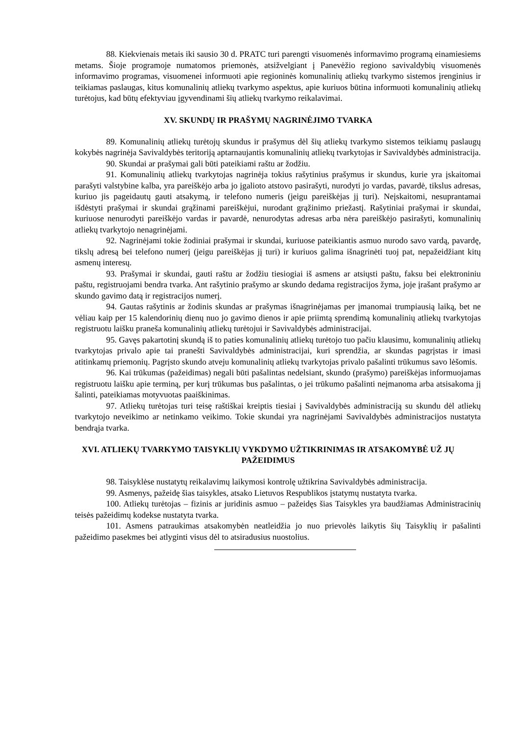88. Kiekvienais metais iki sausio 30 d. PRATC turi parengti visuomenės informavimo programą einamiesiems metams. Šioje programoje numatomos priemonės, atsižvelgiant į Panevėžio regiono savivaldybių visuomenės informavimo programas, visuomenei informuoti apie regioninės komunalinių atliekų tvarkymo sistemos įrenginius ir teikiamas paslaugas, kitus komunalinių atliekų tvarkymo aspektus, apie kuriuos būtina informuoti komunalinių atliekų turėtojus, kad būtų efektyviau įgyvendinami šių atliekų tvarkymo reikalavimai.
XV. SKUNDŲ IR PRAŠYMŲ NAGRINĖJIMO TVARKA
89. Komunalinių atliekų turėtojų skundus ir prašymus dėl šių atliekų tvarkymo sistemos teikiamų paslaugų kokybės nagrinėja Savivaldybės teritoriją aptarnaujantis komunalinių atliekų tvarkytojas ir Savivaldybės administracija.
90. Skundai ar prašymai gali būti pateikiami raštu ar žodžiu.
91. Komunalinių atliekų tvarkytojas nagrinėja tokius rašytinius prašymus ir skundus, kurie yra įskaitomai parašyti valstybine kalba, yra pareiškėjo arba jo įgalioto atstovo pasirašyti, nurodyti jo vardas, pavardė, tikslus adresas, kuriuo jis pageidautų gauti atsakymą, ir telefono numeris (jeigu pareiškėjas jį turi). Neįskaitomi, nesuprantamai išdėstyti prašymai ir skundai grąžinami pareiškėjui, nurodant grąžinimo priežastį. Rašytiniai prašymai ir skundai, kuriuose nenurodyti pareiškėjo vardas ir pavardė, nenurodytas adresas arba nėra pareiškėjo pasirašyti, komunalinių atliekų tvarkytojo nenagrinėjami.
92. Nagrinėjami tokie žodiniai prašymai ir skundai, kuriuose pateikiantis asmuo nurodo savo vardą, pavardę, tikslų adresą bei telefono numerį (jeigu pareiškėjas jį turi) ir kuriuos galima išnagrinėti tuoj pat, nepažeidžiant kitų asmenų interesų.
93. Prašymai ir skundai, gauti raštu ar žodžiu tiesiogiai iš asmens ar atsiųsti paštu, faksu bei elektroniniu paštu, registruojami bendra tvarka. Ant rašytinio prašymo ar skundo dedama registracijos žyma, joje įrašant prašymo ar skundo gavimo datą ir registracijos numerį.
94. Gautas rašytinis ar žodinis skundas ar prašymas išnagrinėjamas per įmanomai trumpiausią laiką, bet ne vėliau kaip per 15 kalendorinių dienų nuo jo gavimo dienos ir apie priimtą sprendimą komunalinių atliekų tvarkytojas registruotu laišku praneša komunalinių atliekų turėtojui ir Savivaldybės administracijai.
95. Gavęs pakartotinį skundą iš to paties komunalinių atliekų turėtojo tuo pačiu klausimu, komunalinių atliekų tvarkytojas privalo apie tai pranešti Savivaldybės administracijai, kuri sprendžia, ar skundas pagrįstas ir imasi atitinkamų priemonių. Pagrįsto skundo atveju komunalinių atliekų tvarkytojas privalo pašalinti trūkumus savo lėšomis.
96. Kai trūkumas (pažeidimas) negali būti pašalintas nedelsiant, skundo (prašymo) pareiškėjas informuojamas registruotu laišku apie terminą, per kurį trūkumas bus pašalintas, o jei trūkumo pašalinti neįmanoma arba atsisakoma jį šalinti, pateikiamas motyvuotas paaiškinimas.
97. Atliekų turėtojas turi teisę raštiškai kreiptis tiesiai į Savivaldybės administraciją su skundu dėl atliekų tvarkytojo neveikimo ar netinkamo veikimo. Tokie skundai yra nagrinėjami Savivaldybės administracijos nustatyta bendrąja tvarka.
XVI. ATLIEKŲ TVARKYMO TAISYKLIŲ VYKDYMO UŽTIKRINIMAS IR ATSAKOMYBĖ UŽ JŲ PAŽEIDIMUS
98. Taisyklėse nustatytų reikalavimų laikymosi kontrolę užtikrina Savivaldybės administracija.
99. Asmenys, pažeidę šias taisykles, atsako Lietuvos Respublikos įstatymų nustatyta tvarka.
100. Atliekų turėtojas – fizinis ar juridinis asmuo – pažeidęs šias Taisykles yra baudžiamas Administracinių teisės pažeidimų kodekse nustatyta tvarka.
101. Asmens patraukimas atsakomybėn neatleidžia jo nuo prievolės laikytis šių Taisyklių ir pašalinti pažeidimo pasekmes bei atlyginti visus dėl to atsiradusius nuostolius.